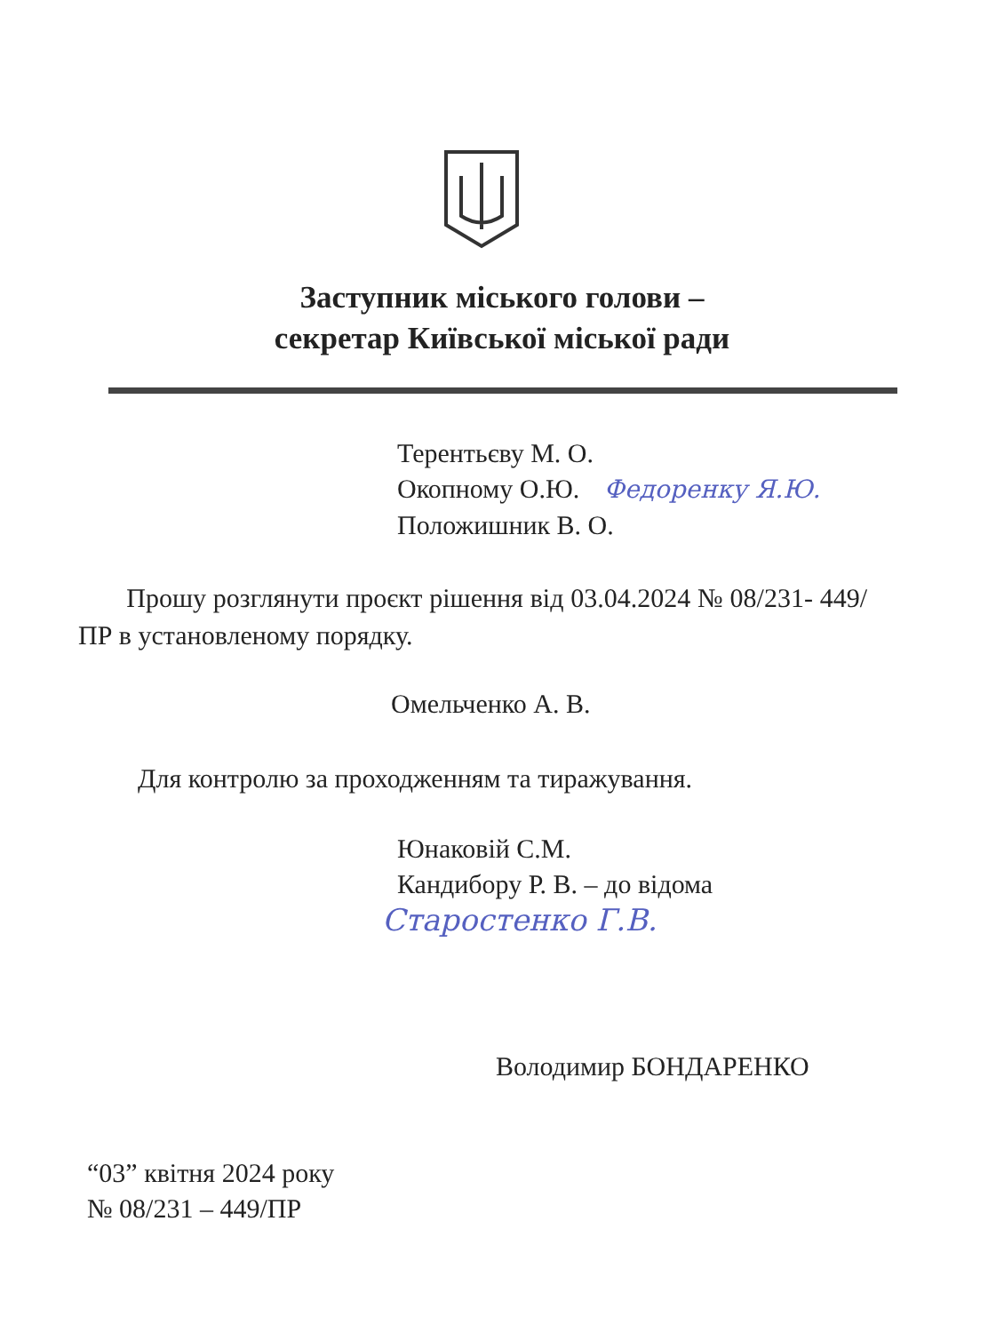Заступник міського голови –
секретар Київської міської ради
Терентьєву М. О.
Окопному О.Ю. Федоренку Я.Ю.
Положишник В. О.
Прошу розглянути проєкт рішення від 03.04.2024 № 08/231- 449/ПР в установленому порядку.
Омельченко А. В.
Для контролю за проходженням та тиражування.
Юнаковій С.М.
Кандибору Р. В. – до відома
Старостенко Г.В.
Володимир БОНДАРЕНКО
“03” квітня 2024 року
№ 08/231 – 449/ПР